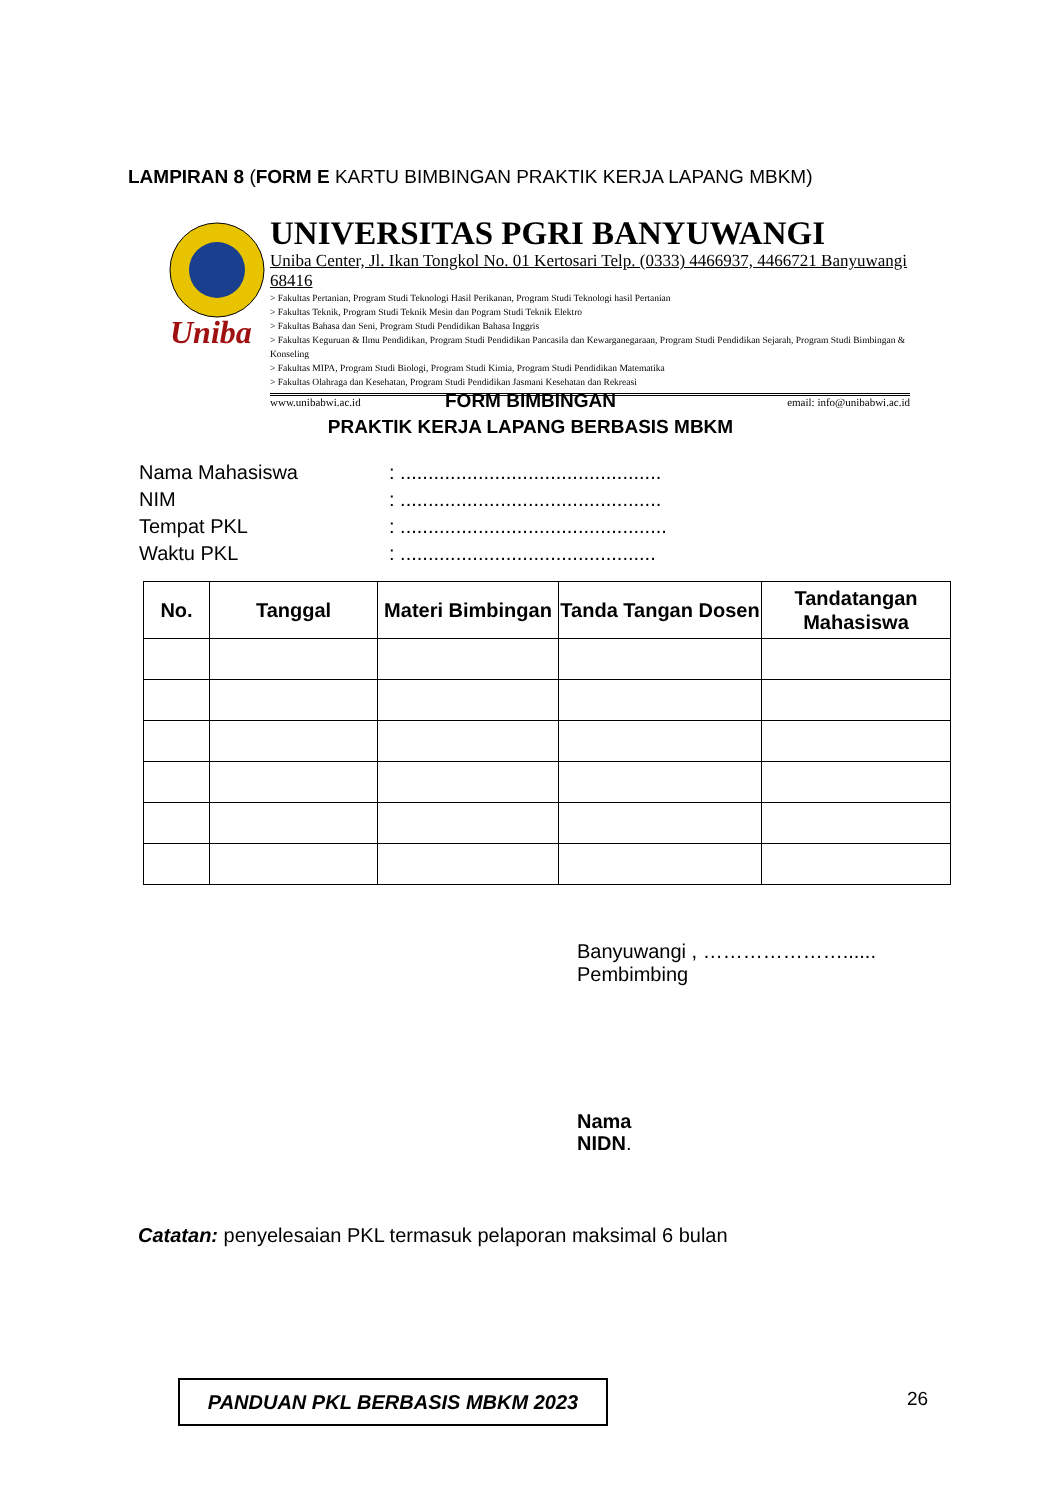LAMPIRAN 8 (FORM E KARTU BIMBINGAN PRAKTIK KERJA LAPANG MBKM)
Uniba
UNIVERSITAS PGRI BANYUWANGI
Uniba Center, Jl. Ikan Tongkol No. 01 Kertosari Telp. (0333) 4466937, 4466721 Banyuwangi 68416
> Fakultas Pertanian, Program Studi Teknologi Hasil Perikanan, Program Studi Teknologi hasil Pertanian
> Fakultas Teknik, Program Studi Teknik Mesin dan Pogram Studi Teknik Elektro
> Fakultas Bahasa dan Seni, Program Studi Pendidikan Bahasa Inggris
> Fakultas Keguruan & Ilmu Pendidikan, Program Studi Pendidikan Pancasila dan Kewarganegaraan, Program Studi Pendidikan Sejarah, Program Studi Bimbingan & Konseling
> Fakultas MIPA, Program Studi Biologi, Program Studi Kimia, Program Studi Pendidikan Matematika
> Fakultas Olahraga dan Kesehatan, Program Studi Pendidikan Jasmani Kesehatan dan Rekreasi
www.unibabwi.ac.id email: info@unibabwi.ac.id
FORM BIMBINGAN
PRAKTIK KERJA LAPANG BERBASIS MBKM
| Nama Mahasiswa | : ............................................... |
| NIM | : ............................................... |
| Tempat PKL | : ................................................ |
| Waktu PKL | : .............................................. |
| No. | Tanggal | Materi Bimbingan | Tanda Tangan Dosen | Tandatangan Mahasiswa |
| --- | --- | --- | --- | --- |
Banyuwangi , …………………......
Pembimbing
Nama
NIDN.
Catatan: penyelesaian PKL termasuk pelaporan maksimal 6 bulan
PANDUAN PKL BERBASIS MBKM 2023 26